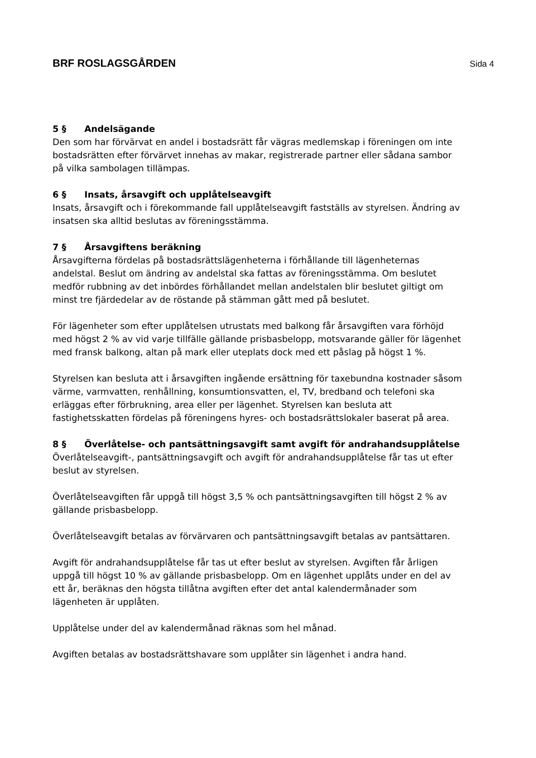BRF ROSLAGSGÅRDEN Sida 4
5 § Andelsägande
Den som har förvärvat en andel i bostadsrätt får vägras medlemskap i föreningen om inte bostadsrätten efter förvärvet innehas av makar, registrerade partner eller sådana sambor på vilka sambolagen tillämpas.
6 § Insats, årsavgift och upplåtelseavgift
Insats, årsavgift och i förekommande fall upplåtelseavgift fastställs av styrelsen. Ändring av insatsen ska alltid beslutas av föreningsstämma.
7 § Årsavgiftens beräkning
Årsavgifterna fördelas på bostadsrättslägenheterna i förhållande till lägenheternas andelstal. Beslut om ändring av andelstal ska fattas av föreningsstämma. Om beslutet medför rubbning av det inbördes förhållandet mellan andelstalen blir beslutet giltigt om minst tre fjärdedelar av de röstande på stämman gått med på beslutet.
För lägenheter som efter upplåtelsen utrustats med balkong får årsavgiften vara förhöjd med högst 2 % av vid varje tillfälle gällande prisbasbelopp, motsvarande gäller för lägenhet med fransk balkong, altan på mark eller uteplats dock med ett påslag på högst 1 %.
Styrelsen kan besluta att i årsavgiften ingående ersättning för taxebundna kostnader såsom värme, varmvatten, renhållning, konsumtionsvatten, el, TV, bredband och telefoni ska erläggas efter förbrukning, area eller per lägenhet. Styrelsen kan besluta att fastighetsskatten fördelas på föreningens hyres- och bostadsrättslokaler baserat på area.
8 § Överlåtelse- och pantsättningsavgift samt avgift för andrahandsupplåtelse
Överlåtelseavgift-, pantsättningsavgift och avgift för andrahandsupplåtelse får tas ut efter beslut av styrelsen.
Överlåtelseavgiften får uppgå till högst 3,5 % och pantsättningsavgiften till högst 2 % av gällande prisbasbelopp.
Överlåtelseavgift betalas av förvärvaren och pantsättningsavgift betalas av pantsättaren.
Avgift för andrahandsupplåtelse får tas ut efter beslut av styrelsen. Avgiften får årligen uppgå till högst 10 % av gällande prisbasbelopp. Om en lägenhet upplåts under en del av ett år, beräknas den högsta tillåtna avgiften efter det antal kalendermånader som lägenheten är upplåten.
Upplåtelse under del av kalendermånad räknas som hel månad.
Avgiften betalas av bostadsrättshavare som upplåter sin lägenhet i andra hand.